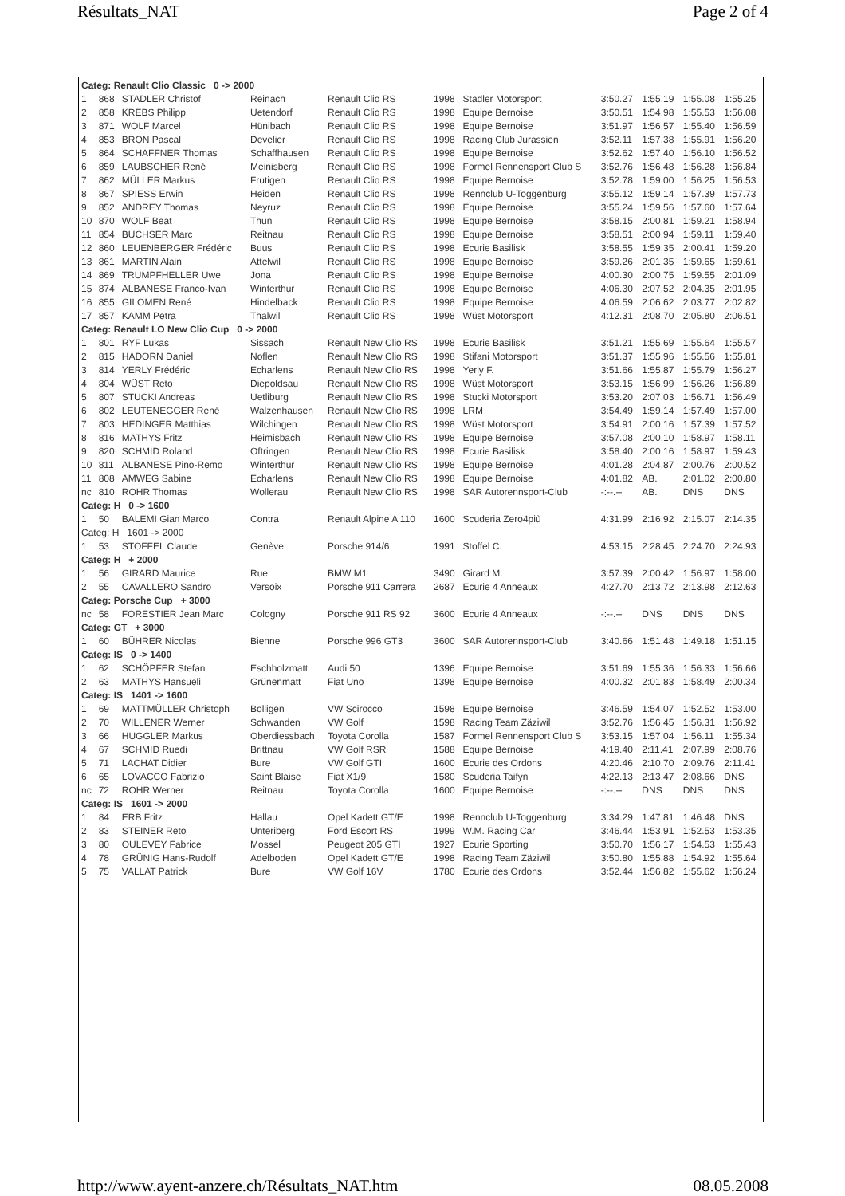Résultats_NAT Page 2 of 4
| Categ: Renault Clio Classic 0 -> 2000 | | | | | | | | | | |
| 1 | 868 | STADLER Christof | Reinach | Renault Clio RS | 1998 | Stadler Motorsport | 3:50.27 | 1:55.19 | 1:55.08 | 1:55.25 |
| 2 | 858 | KREBS Philipp | Uetendorf | Renault Clio RS | 1998 | Equipe Bernoise | 3:50.51 | 1:54.98 | 1:55.53 | 1:56.08 |
| 3 | 871 | WOLF Marcel | Hünibach | Renault Clio RS | 1998 | Equipe Bernoise | 3:51.97 | 1:56.57 | 1:55.40 | 1:56.59 |
| 4 | 853 | BRON Pascal | Develier | Renault Clio RS | 1998 | Racing Club Jurassien | 3:52.11 | 1:57.38 | 1:55.91 | 1:56.20 |
| 5 | 864 | SCHAFFNER Thomas | Schaffhausen | Renault Clio RS | 1998 | Equipe Bernoise | 3:52.62 | 1:57.40 | 1:56.10 | 1:56.52 |
| 6 | 859 | LAUBSCHER René | Meinisberg | Renault Clio RS | 1998 | Formel Rennensport Club S | 3:52.76 | 1:56.48 | 1:56.28 | 1:56.84 |
| 7 | 862 | MÜLLER Markus | Frutigen | Renault Clio RS | 1998 | Equipe Bernoise | 3:52.78 | 1:59.00 | 1:56.25 | 1:56.53 |
| 8 | 867 | SPIESS Erwin | Heiden | Renault Clio RS | 1998 | Rennclub U-Toggenburg | 3:55.12 | 1:59.14 | 1:57.39 | 1:57.73 |
| 9 | 852 | ANDREY Thomas | Neyruz | Renault Clio RS | 1998 | Equipe Bernoise | 3:55.24 | 1:59.56 | 1:57.60 | 1:57.64 |
| 10 | 870 | WOLF Beat | Thun | Renault Clio RS | 1998 | Equipe Bernoise | 3:58.15 | 2:00.81 | 1:59.21 | 1:58.94 |
| 11 | 854 | BUCHSER Marc | Reitnau | Renault Clio RS | 1998 | Equipe Bernoise | 3:58.51 | 2:00.94 | 1:59.11 | 1:59.40 |
| 12 | 860 | LEUENBERGER Frédéric | Buus | Renault Clio RS | 1998 | Ecurie Basilisk | 3:58.55 | 1:59.35 | 2:00.41 | 1:59.20 |
| 13 | 861 | MARTIN Alain | Attelwil | Renault Clio RS | 1998 | Equipe Bernoise | 3:59.26 | 2:01.35 | 1:59.65 | 1:59.61 |
| 14 | 869 | TRUMPFHELLER Uwe | Jona | Renault Clio RS | 1998 | Equipe Bernoise | 4:00.30 | 2:00.75 | 1:59.55 | 2:01.09 |
| 15 | 874 | ALBANESE Franco-Ivan | Winterthur | Renault Clio RS | 1998 | Equipe Bernoise | 4:06.30 | 2:07.52 | 2:04.35 | 2:01.95 |
| 16 | 855 | GILOMEN René | Hindelback | Renault Clio RS | 1998 | Equipe Bernoise | 4:06.59 | 2:06.62 | 2:03.77 | 2:02.82 |
| 17 | 857 | KAMM Petra | Thalwil | Renault Clio RS | 1998 | Wüst Motorsport | 4:12.31 | 2:08.70 | 2:05.80 | 2:06.51 |
| Categ: Renault LO New Clio Cup 0 -> 2000 | | | | | | | | | | |
| 1 | 801 | RYF Lukas | Sissach | Renault New Clio RS | 1998 | Ecurie Basilisk | 3:51.21 | 1:55.69 | 1:55.64 | 1:55.57 |
| 2 | 815 | HADORN Daniel | Noflen | Renault New Clio RS | 1998 | Stifani Motorsport | 3:51.37 | 1:55.96 | 1:55.56 | 1:55.81 |
| 3 | 814 | YERLY Frédéric | Echarlens | Renault New Clio RS | 1998 | Yerly F. | 3:51.66 | 1:55.87 | 1:55.79 | 1:56.27 |
| 4 | 804 | WÜST Reto | Diepoldsau | Renault New Clio RS | 1998 | Wüst Motorsport | 3:53.15 | 1:56.99 | 1:56.26 | 1:56.89 |
| 5 | 807 | STUCKI Andreas | Uetliburg | Renault New Clio RS | 1998 | Stucki Motorsport | 3:53.20 | 2:07.03 | 1:56.71 | 1:56.49 |
| 6 | 802 | LEUTENEGGER René | Walzenhausen | Renault New Clio RS | 1998 | LRM | 3:54.49 | 1:59.14 | 1:57.49 | 1:57.00 |
| 7 | 803 | HEDINGER Matthias | Wilchingen | Renault New Clio RS | 1998 | Wüst Motorsport | 3:54.91 | 2:00.16 | 1:57.39 | 1:57.52 |
| 8 | 816 | MATHYS Fritz | Heimisbach | Renault New Clio RS | 1998 | Equipe Bernoise | 3:57.08 | 2:00.10 | 1:58.97 | 1:58.11 |
| 9 | 820 | SCHMID Roland | Oftringen | Renault New Clio RS | 1998 | Ecurie Basilisk | 3:58.40 | 2:00.16 | 1:58.97 | 1:59.43 |
| 10 | 811 | ALBANESE Pino-Remo | Winterthur | Renault New Clio RS | 1998 | Equipe Bernoise | 4:01.28 | 2:04.87 | 2:00.76 | 2:00.52 |
| 11 | 808 | AMWEG Sabine | Echarlens | Renault New Clio RS | 1998 | Equipe Bernoise | 4:01.82 | AB. | 2:01.02 | 2:00.80 |
| nc | 810 | ROHR Thomas | Wollerau | Renault New Clio RS | 1998 | SAR Autorennsport-Club | -:--.-- | AB. | DNS | DNS |
| Categ: H 0 -> 1600 | | | | | | | | | | |
| 1 | 50 | BALEMI Gian Marco | Contra | Renault Alpine A 110 | 1600 | Scuderia Zero4più | 4:31.99 | 2:16.92 | 2:15.07 | 2:14.35 |
| Categ: H 1601 -> 2000 | | | | | | | | | | |
| 1 | 53 | STOFFEL Claude | Genève | Porsche 914/6 | 1991 | Stoffel C. | 4:53.15 | 2:28.45 | 2:24.70 | 2:24.93 |
| Categ: H + 2000 | | | | | | | | | | |
| 1 | 56 | GIRARD Maurice | Rue | BMW M1 | 3490 | Girard M. | 3:57.39 | 2:00.42 | 1:56.97 | 1:58.00 |
| 2 | 55 | CAVALLERO Sandro | Versoix | Porsche 911 Carrera | 2687 | Ecurie 4 Anneaux | 4:27.70 | 2:13.72 | 2:13.98 | 2:12.63 |
| Categ: Porsche Cup + 3000 | | | | | | | | | | |
| nc | 58 | FORESTIER Jean Marc | Cologny | Porsche 911 RS 92 | 3600 | Ecurie 4 Anneaux | -:--.-- | DNS | DNS | DNS |
| Categ: GT + 3000 | | | | | | | | | | |
| 1 | 60 | BÜHRER Nicolas | Bienne | Porsche 996 GT3 | 3600 | SAR Autorennsport-Club | 3:40.66 | 1:51.48 | 1:49.18 | 1:51.15 |
| Categ: IS 0 -> 1400 | | | | | | | | | | |
| 1 | 62 | SCHÖPFER Stefan | Eschholzmatt | Audi 50 | 1396 | Equipe Bernoise | 3:51.69 | 1:55.36 | 1:56.33 | 1:56.66 |
| 2 | 63 | MATHYS Hansueli | Grünenmatt | Fiat Uno | 1398 | Equipe Bernoise | 4:00.32 | 2:01.83 | 1:58.49 | 2:00.34 |
| Categ: IS 1401 -> 1600 | | | | | | | | | | |
| 1 | 69 | MATTMÜLLER Christoph | Bolligen | VW Scirocco | 1598 | Equipe Bernoise | 3:46.59 | 1:54.07 | 1:52.52 | 1:53.00 |
| 2 | 70 | WILLENER Werner | Schwanden | VW Golf | 1598 | Racing Team Zäziwil | 3:52.76 | 1:56.45 | 1:56.31 | 1:56.92 |
| 3 | 66 | HUGGLER Markus | Oberdiessbach | Toyota Corolla | 1587 | Formel Rennensport Club S | 3:53.15 | 1:57.04 | 1:56.11 | 1:55.34 |
| 4 | 67 | SCHMID Ruedi | Brittnau | VW Golf RSR | 1588 | Equipe Bernoise | 4:19.40 | 2:11.41 | 2:07.99 | 2:08.76 |
| 5 | 71 | LACHAT Didier | Bure | VW Golf GTI | 1600 | Ecurie des Ordons | 4:20.46 | 2:10.70 | 2:09.76 | 2:11.41 |
| 6 | 65 | LOVACCO Fabrizio | Saint Blaise | Fiat X1/9 | 1580 | Scuderia Taifyn | 4:22.13 | 2:13.47 | 2:08.66 | DNS |
| nc | 72 | ROHR Werner | Reitnau | Toyota Corolla | 1600 | Equipe Bernoise | -:--.-- | DNS | DNS | DNS |
| Categ: IS 1601 -> 2000 | | | | | | | | | | |
| 1 | 84 | ERB Fritz | Hallau | Opel Kadett GT/E | 1998 | Rennclub U-Toggenburg | 3:34.29 | 1:47.81 | 1:46.48 | DNS |
| 2 | 83 | STEINER Reto | Unteriberg | Ford Escort RS | 1999 | W.M. Racing Car | 3:46.44 | 1:53.91 | 1:52.53 | 1:53.35 |
| 3 | 80 | OULEVEY Fabrice | Mossel | Peugeot 205 GTI | 1927 | Ecurie Sporting | 3:50.70 | 1:56.17 | 1:54.53 | 1:55.43 |
| 4 | 78 | GRÜNIG Hans-Rudolf | Adelboden | Opel Kadett GT/E | 1998 | Racing Team Zäziwil | 3:50.80 | 1:55.88 | 1:54.92 | 1:55.64 |
| 5 | 75 | VALLAT Patrick | Bure | VW Golf 16V | 1780 | Ecurie des Ordons | 3:52.44 | 1:56.82 | 1:55.62 | 1:56.24 |
http://www.ayent-anzere.ch/Résultats_NAT.htm 08.05.2008